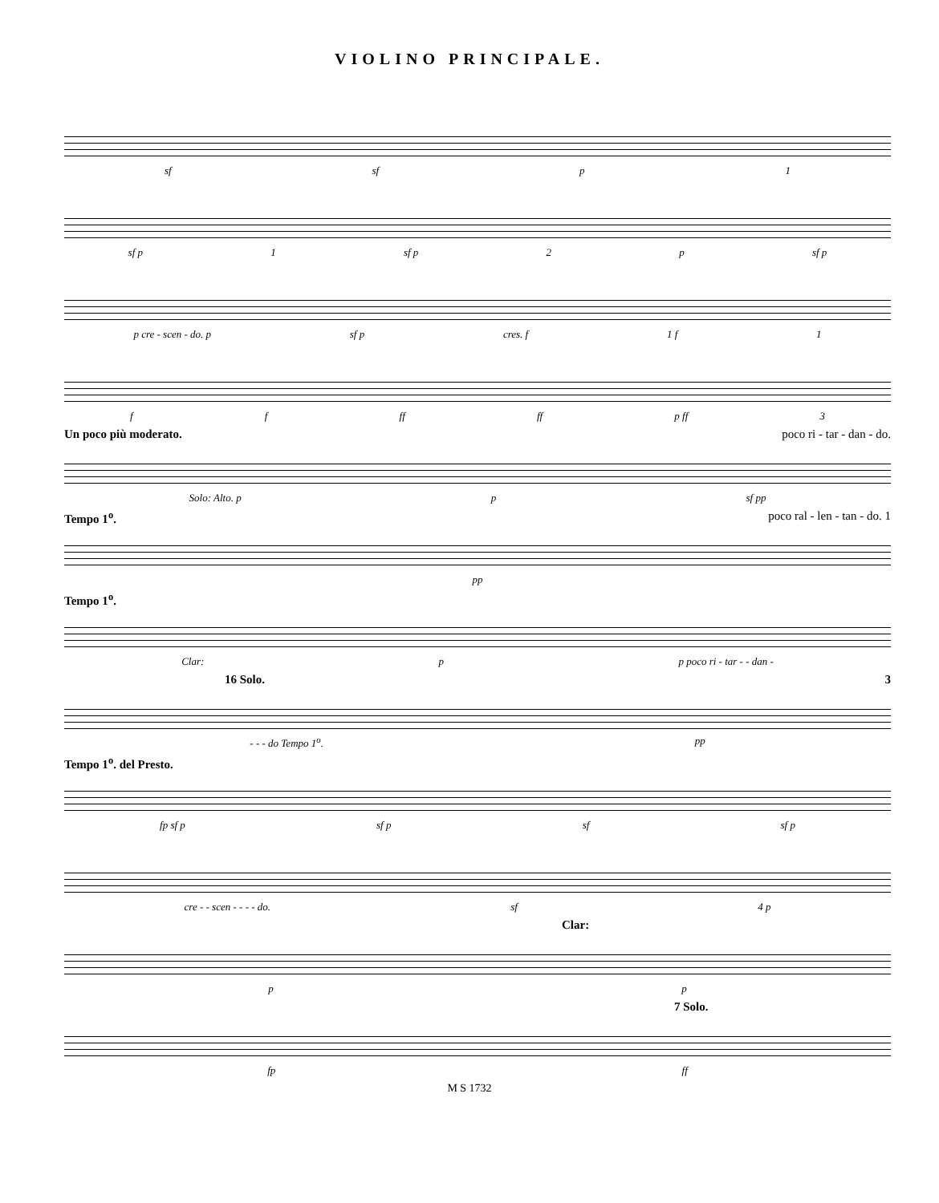VIOLINO PRINCIPALE.
sf sf p 1
sf p 1 sf p 2 p sf p
p cre - scen - do. p sf p cres. f 1 f 1
f f ff ff p ff 3
Un poco più moderato. poco ri - tar - dan - do.
Solo: Alto. p p sf pp
Tempo 1<sup>o</sup>. poco ral - len - tan - do. 1
pp
Tempo 1<sup>o</sup>.
Clar: p p poco ri - tar - - dan -
16 Solo. 3
- - - do Tempo 1<sup>o</sup>. pp
Tempo 1<sup>o</sup>. del Presto.
fp sf p sf p sf sf p
cre - - scen - - - - do. sf 4 p
Clar:
p p
7 Solo.
fp ff
M S 1732